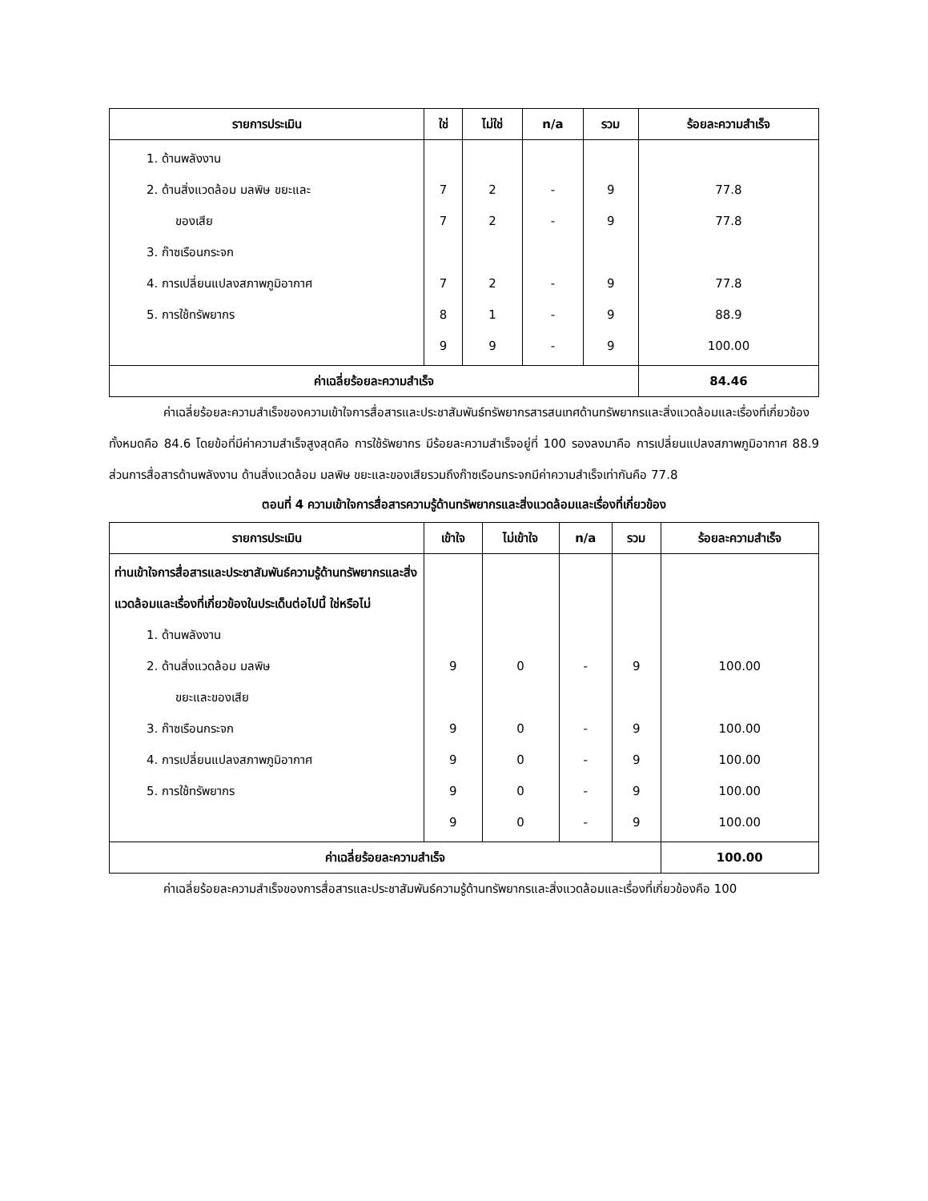| รายการประเมิน | ใช่ | ไม่ใช่ | n/a | รวม | ร้อยละความสำเร็จ |
| --- | --- | --- | --- | --- | --- |
| 1. ด้านพลังงาน 2. ด้านสิ่งแวดล้อม มลพิษ ขยะและ ของเสีย 3. ก๊าซเรือนกระจก 4. การเปลี่ยนแปลงสภาพภูมิอากาศ 5. การใช้ทรัพยากร | 7 7 7 8 9 | 2 2 2 1 9 | - - - - - | 9 9 9 9 9 | 77.8 77.8 77.8 88.9 100.00 |
| ค่าเฉลี่ยร้อยละความสำเร็จ | | | | | 84.46 |
ค่าเฉลี่ยร้อยละความสำเร็จของความเข้าใจการสื่อสารและประชาสัมพันธ์ทรัพยากรสารสนเทศด้านทรัพยากรและสิ่งแวดล้อมและเรื่องที่เกี่ยวข้องทั้งหมดคือ 84.6 โดยข้อที่มีค่าความสำเร็จสูงสุดคือ การใช้รัพยากร มีร้อยละความสำเร็จอยู่ที่ 100 รองลงมาคือ การเปลี่ยนแปลงสภาพภูมิอากาศ 88.9 ส่วนการสื่อสารด้านพลังงาน ด้านสิ่งแวดล้อม มลพิษ ขยะและของเสียรวมถึงก๊าซเรือนกระจกมีค่าความสำเร็จเท่ากันคือ 77.8
ตอนที่ 4 ความเข้าใจการสื่อสารความรู้ด้านทรัพยากรและสิ่งแวดล้อมและเรื่องที่เกี่ยวข้อง
| รายการประเมิน | เข้าใจ | ไม่เข้าใจ | n/a | รวม | ร้อยละความสำเร็จ |
| --- | --- | --- | --- | --- | --- |
| ท่านเข้าใจการสื่อสารและประชาสัมพันธ์ความรู้ด้านทรัพยากรและสิ่งแวดล้อมและเรื่องที่เกี่ยวข้องในประเด็นต่อไปนี้ ใช่หรือไม่ 1. ด้านพลังงาน 2. ด้านสิ่งแวดล้อม มลพิษ ขยะและของเสีย 3. ก๊าซเรือนกระจก 4. การเปลี่ยนแปลงสภาพภูมิอากาศ 5. การใช้ทรัพยากร | 9 9 9 9 9 | 0 0 0 0 0 | - - - - - | 9 9 9 9 9 | 100.00 100.00 100.00 100.00 100.00 |
| ค่าเฉลี่ยร้อยละความสำเร็จ | | | | | 100.00 |
ค่าเฉลี่ยร้อยละความสำเร็จของการสื่อสารและประชาสัมพันธ์ความรู้ด้านทรัพยากรและสิ่งแวดล้อมและเรื่องที่เกี่ยวข้องคือ 100